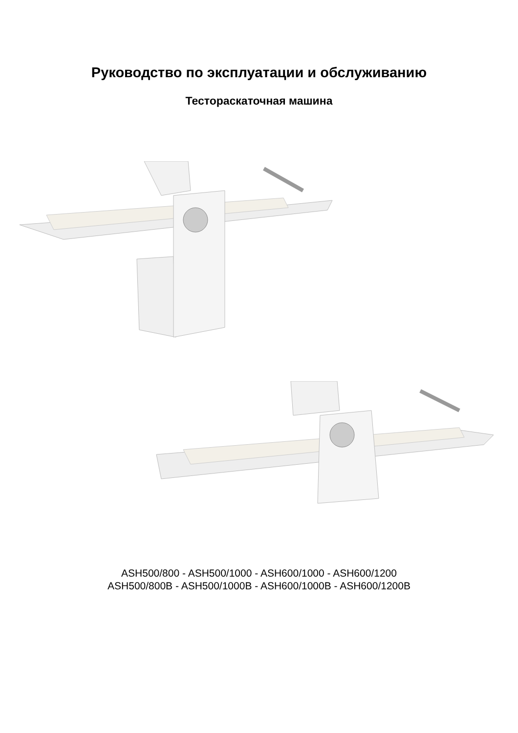Руководство по эксплуатации и обслуживанию
Тестораскаточная машина
ASH500/800 - ASH500/1000 - ASH600/1000 - ASH600/1200
ASH500/800B - ASH500/1000B - ASH600/1000B - ASH600/1200B